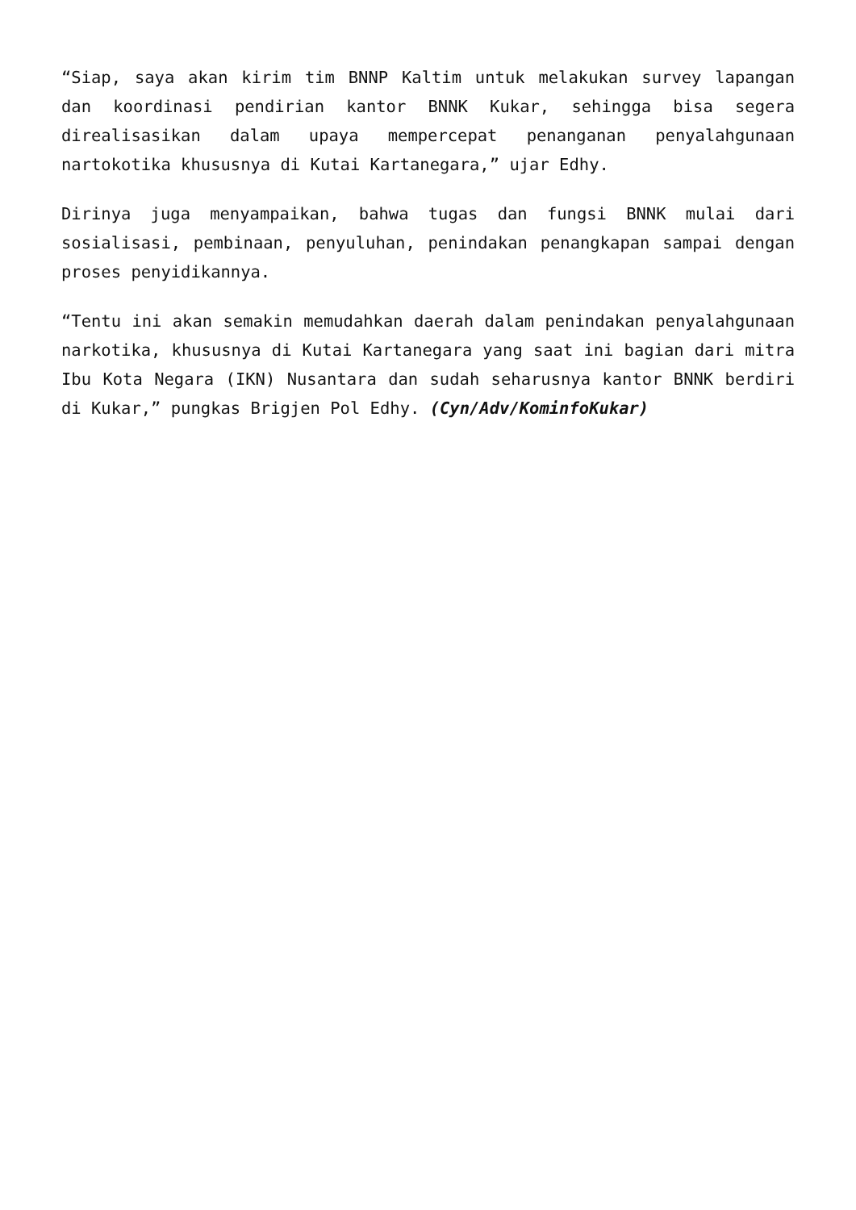“Siap, saya akan kirim tim BNNP Kaltim untuk melakukan survey lapangan dan koordinasi pendirian kantor BNNK Kukar, sehingga bisa segera direalisasikan dalam upaya mempercepat penanganan penyalahgunaan nartokotika khususnya di Kutai Kartanegara,” ujar Edhy.
Dirinya juga menyampaikan, bahwa tugas dan fungsi BNNK mulai dari sosialisasi, pembinaan, penyuluhan, penindakan penangkapan sampai dengan proses penyidikannya.
“Tentu ini akan semakin memudahkan daerah dalam penindakan penyalahgunaan narkotika, khususnya di Kutai Kartanegara yang saat ini bagian dari mitra Ibu Kota Negara (IKN) Nusantara dan sudah seharusnya kantor BNNK berdiri di Kukar,” pungkas Brigjen Pol Edhy. (Cyn/Adv/KominfoKukar)